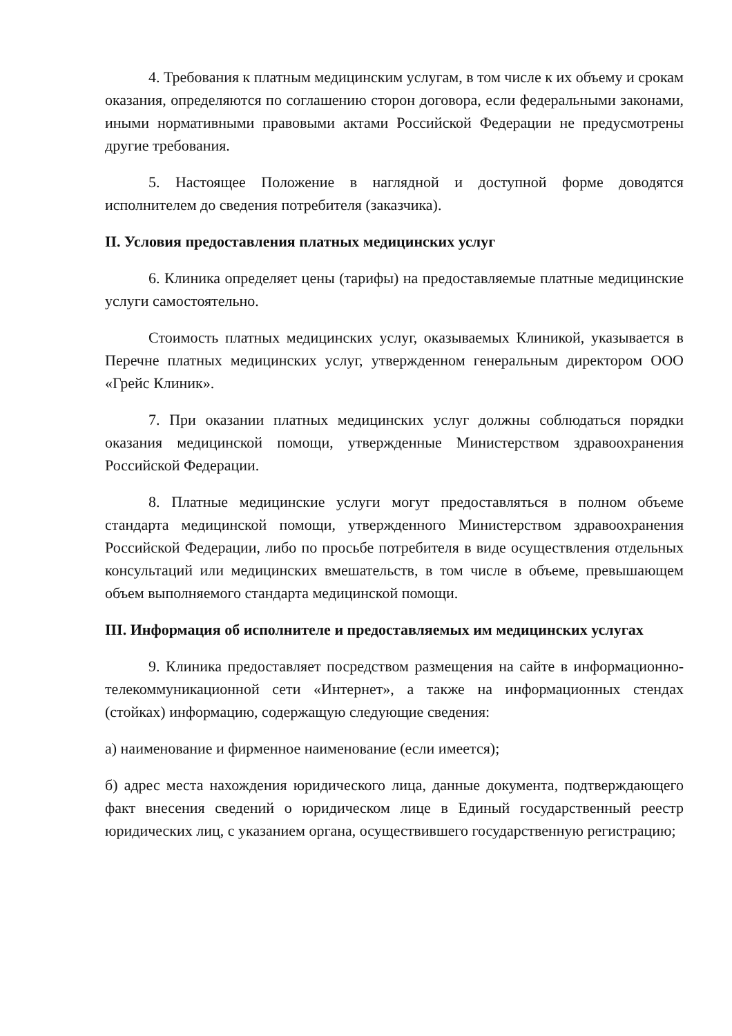4. Требования к платным медицинским услугам, в том числе к их объему и срокам оказания, определяются по соглашению сторон договора, если федеральными законами, иными нормативными правовыми актами Российской Федерации не предусмотрены другие требования.
5. Настоящее Положение в наглядной и доступной форме доводятся исполнителем до сведения потребителя (заказчика).
II. Условия предоставления платных медицинских услуг
6. Клиника определяет цены (тарифы) на предоставляемые платные медицинские услуги самостоятельно.
Стоимость платных медицинских услуг, оказываемых Клиникой, указывается в Перечне платных медицинских услуг, утвержденном генеральным директором ООО «Грейс Клиник».
7. При оказании платных медицинских услуг должны соблюдаться порядки оказания медицинской помощи, утвержденные Министерством здравоохранения Российской Федерации.
8. Платные медицинские услуги могут предоставляться в полном объеме стандарта медицинской помощи, утвержденного Министерством здравоохранения Российской Федерации, либо по просьбе потребителя в виде осуществления отдельных консультаций или медицинских вмешательств, в том числе в объеме, превышающем объем выполняемого стандарта медицинской помощи.
III. Информация об исполнителе и предоставляемых им медицинских услугах
9. Клиника предоставляет посредством размещения на сайте в информационно-телекоммуникационной сети «Интернет», а также на информационных стендах (стойках) информацию, содержащую следующие сведения:
а) наименование и фирменное наименование (если имеется);
б) адрес места нахождения юридического лица, данные документа, подтверждающего факт внесения сведений о юридическом лице в Единый государственный реестр юридических лиц, с указанием органа, осуществившего государственную регистрацию;